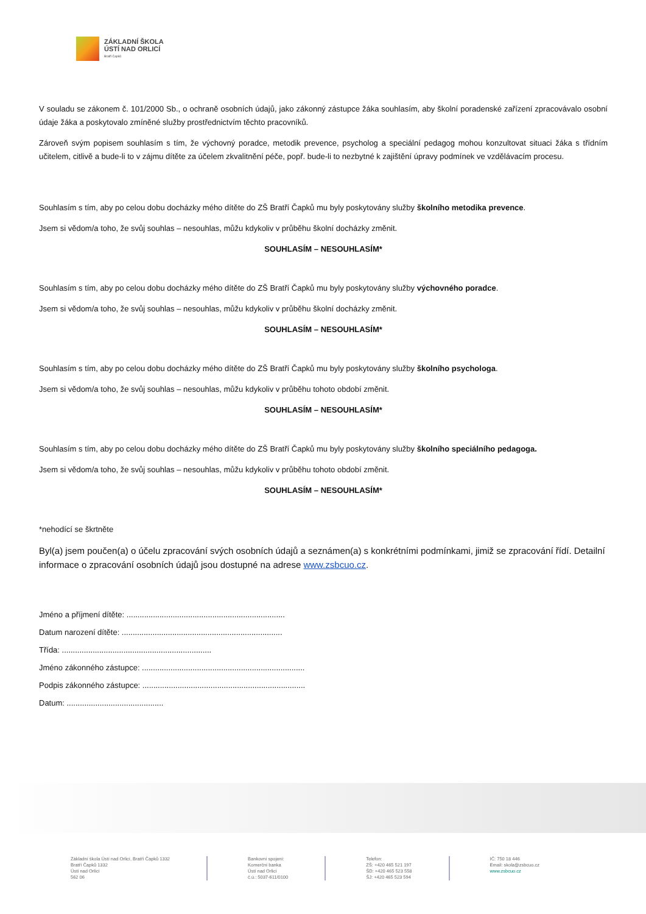ZÁKLADNÍ ŠKOLA
ÚSTÍ NAD ORLICÍ
Bratří Čapků
V souladu se zákonem č. 101/2000 Sb., o ochraně osobních údajů, jako zákonný zástupce žáka souhlasím, aby školní poradenské zařízení zpracovávalo osobní údaje žáka a poskytovalo zmíněné služby prostřednictvím těchto pracovníků.
Zároveň svým popisem souhlasím s tím, že výchovný poradce, metodik prevence, psycholog a speciální pedagog mohou konzultovat situaci žáka s třídním učitelem, citlivě a bude-li to v zájmu dítěte za účelem zkvalitnění péče, popř. bude-li to nezbytné k zajištění úpravy podmínek ve vzdělávacím procesu.
Souhlasím s tím, aby po celou dobu docházky mého dítěte do ZŠ Bratří Čapků mu byly poskytovány služby školního metodika prevence.
Jsem si vědom/a toho, že svůj souhlas – nesouhlas, můžu kdykoliv v průběhu školní docházky změnit.
SOUHLASÍM – NESOUHLASÍM*
Souhlasím s tím, aby po celou dobu docházky mého dítěte do ZŠ Bratří Čapků mu byly poskytovány služby výchovného poradce.
Jsem si vědom/a toho, že svůj souhlas – nesouhlas, můžu kdykoliv v průběhu školní docházky změnit.
SOUHLASÍM – NESOUHLASÍM*
Souhlasím s tím, aby po celou dobu docházky mého dítěte do ZŠ Bratří Čapků mu byly poskytovány služby školního psychologa.
Jsem si vědom/a toho, že svůj souhlas – nesouhlas, můžu kdykoliv v průběhu tohoto období změnit.
SOUHLASÍM – NESOUHLASÍM*
Souhlasím s tím, aby po celou dobu docházky mého dítěte do ZŠ Bratří Čapků mu byly poskytovány služby školního speciálního pedagoga.
Jsem si vědom/a toho, že svůj souhlas – nesouhlas, můžu kdykoliv v průběhu tohoto období změnit.
SOUHLASÍM – NESOUHLASÍM*
*nehodící se škrtněte
Byl(a) jsem poučen(a) o účelu zpracování svých osobních údajů a seznámen(a) s konkrétními podmínkami, jimiž se zpracování řídí. Detailní informace o zpracování osobních údajů jsou dostupné na adrese www.zsbcuo.cz.
Jméno a příjmení dítěte: ........................................................................
Datum narození dítěte: .........................................................................
Třída: ....................................................................
Jméno zákonného zástupce: ..........................................................................
Podpis zákonného zástupce: ..........................................................................
Datum: ............................................
Základní škola Ústí nad Orlicí, Bratří Čapků 1332
Bratří Čapků 1332
Ústí nad Orlicí
562 06
Bankovní spojení:
Komerční banka
Ústí nad Orlicí
č.ú.: 5037-611/0100
Telefon:
ZŠ: +420 465 521 197
ŠD: +420 465 523 558
ŠJ: +420 465 523 594
IČ: 750 18 446
Email: skola@zsbcuo.cz
www.zsbcuo.cz